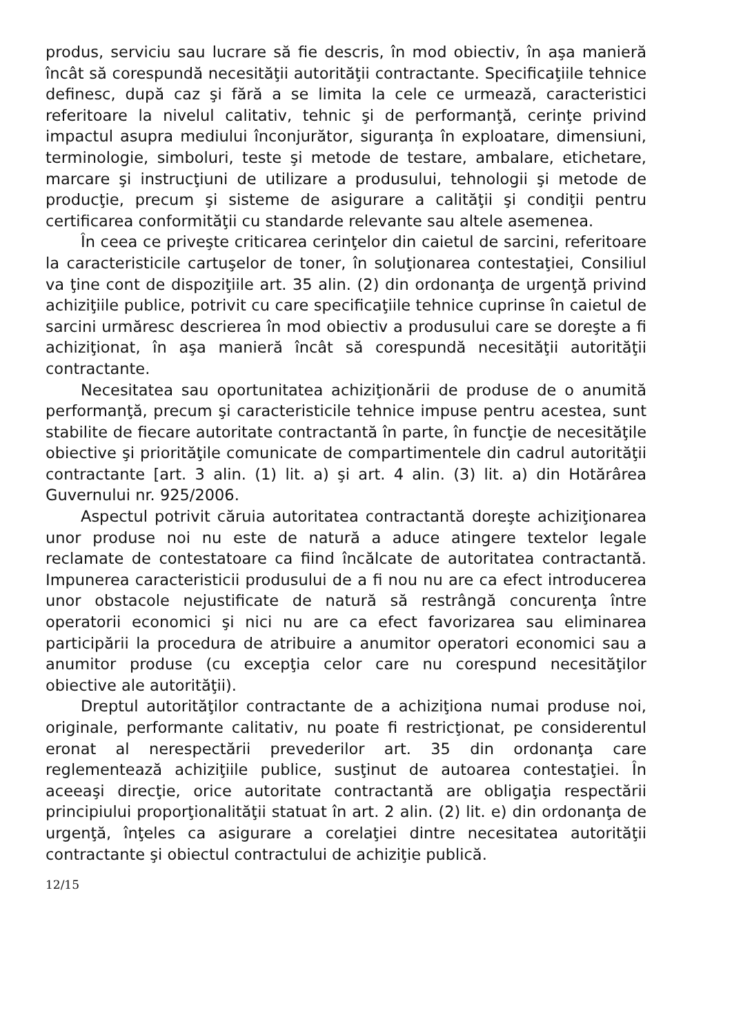produs, serviciu sau lucrare să fie descris, în mod obiectiv, în aşa manieră încât să corespundă necesităţii autorităţii contractante. Specificaţiile tehnice definesc, după caz şi fără a se limita la cele ce urmează, caracteristici referitoare la nivelul calitativ, tehnic şi de performanţă, cerinţe privind impactul asupra mediului înconjurător, siguranţa în exploatare, dimensiuni, terminologie, simboluri, teste şi metode de testare, ambalare, etichetare, marcare şi instrucţiuni de utilizare a produsului, tehnologii şi metode de producţie, precum şi sisteme de asigurare a calităţii şi condiţii pentru certificarea conformităţii cu standarde relevante sau altele asemenea.
În ceea ce priveşte criticarea cerinţelor din caietul de sarcini, referitoare la caracteristicile cartuşelor de toner, în soluţionarea contestaţiei, Consiliul va ţine cont de dispoziţiile art. 35 alin. (2) din ordonanţa de urgenţă privind achiziţiile publice, potrivit cu care specificaţiile tehnice cuprinse în caietul de sarcini urmăresc descrierea în mod obiectiv a produsului care se doreşte a fi achiziţionat, în aşa manieră încât să corespundă necesităţii autorităţii contractante.
Necesitatea sau oportunitatea achiziţionării de produse de o anumită performanţă, precum şi caracteristicile tehnice impuse pentru acestea, sunt stabilite de fiecare autoritate contractantă în parte, în funcţie de necesităţile obiective şi priorităţile comunicate de compartimentele din cadrul autorităţii contractante [art. 3 alin. (1) lit. a) şi art. 4 alin. (3) lit. a) din Hotărârea Guvernului nr. 925/2006.
Aspectul potrivit căruia autoritatea contractantă doreşte achiziţionarea unor produse noi nu este de natură a aduce atingere textelor legale reclamate de contestatoare ca fiind încălcate de autoritatea contractantă. Impunerea caracteristicii produsului de a fi nou nu are ca efect introducerea unor obstacole nejustificate de natură să restrângă concurenţa între operatorii economici şi nici nu are ca efect favorizarea sau eliminarea participării la procedura de atribuire a anumitor operatori economici sau a anumitor produse (cu excepţia celor care nu corespund necesităţilor obiective ale autorităţii).
Dreptul autorităţilor contractante de a achiziţiona numai produse noi, originale, performante calitativ, nu poate fi restricţionat, pe considerentul eronat al nerespectării prevederilor art. 35 din ordonanţa care reglementează achiziţiile publice, susţinut de autoarea contestaţiei. În aceeaşi direcţie, orice autoritate contractantă are obligaţia respectării principiului proporţionalităţii statuat în art. 2 alin. (2) lit. e) din ordonanţa de urgenţă, înţeles ca asigurare a corelaţiei dintre necesitatea autorităţii contractante şi obiectul contractului de achiziţie publică.
12/15